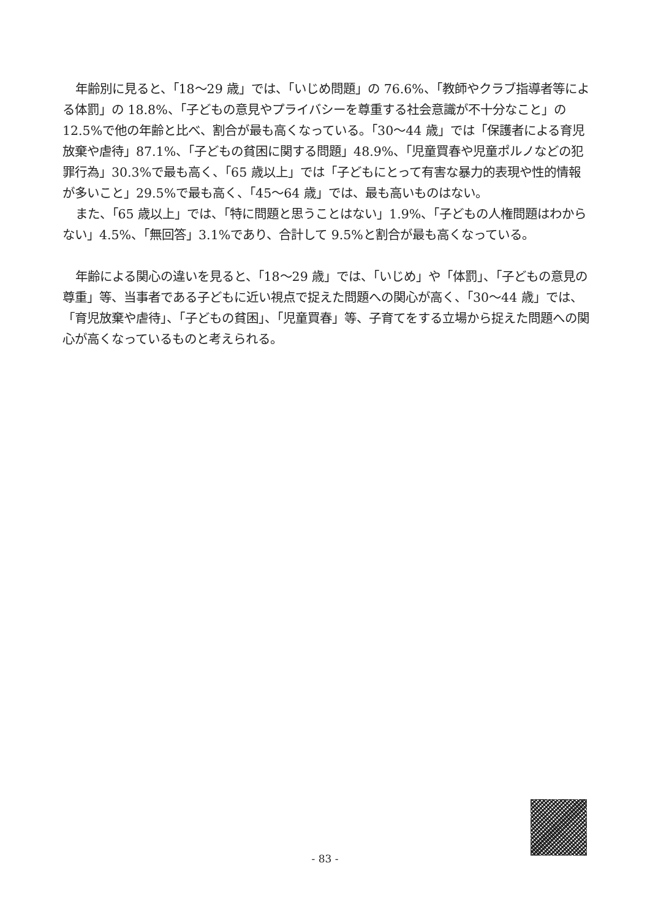年齢別に見ると、「18～29 歳」では、「いじめ問題」の 76.6%、「教師やクラブ指導者等による体罰」の 18.8%、「子どもの意見やプライバシーを尊重する社会意識が不十分なこと」の 12.5%で他の年齢と比べ、割合が最も高くなっている。「30～44 歳」では「保護者による育児放棄や虐待」87.1%、「子どもの貧困に関する問題」48.9%、「児童買春や児童ポルノなどの犯罪行為」30.3%で最も高く、「65 歳以上」では「子どもにとって有害な暴力的表現や性的情報が多いこと」29.5%で最も高く、「45～64 歳」では、最も高いものはない。
また、「65 歳以上」では、「特に問題と思うことはない」1.9%、「子どもの人権問題はわからない」4.5%、「無回答」3.1%であり、合計して 9.5%と割合が最も高くなっている。
年齢による関心の違いを見ると、「18～29 歳」では、「いじめ」や「体罰」、「子どもの意見の尊重」等、当事者である子どもに近い視点で捉えた問題への関心が高く、「30～44 歳」では、「育児放棄や虐待」、「子どもの貧困」、「児童買春」等、子育てをする立場から捉えた問題への関心が高くなっているものと考えられる。
- 83 -